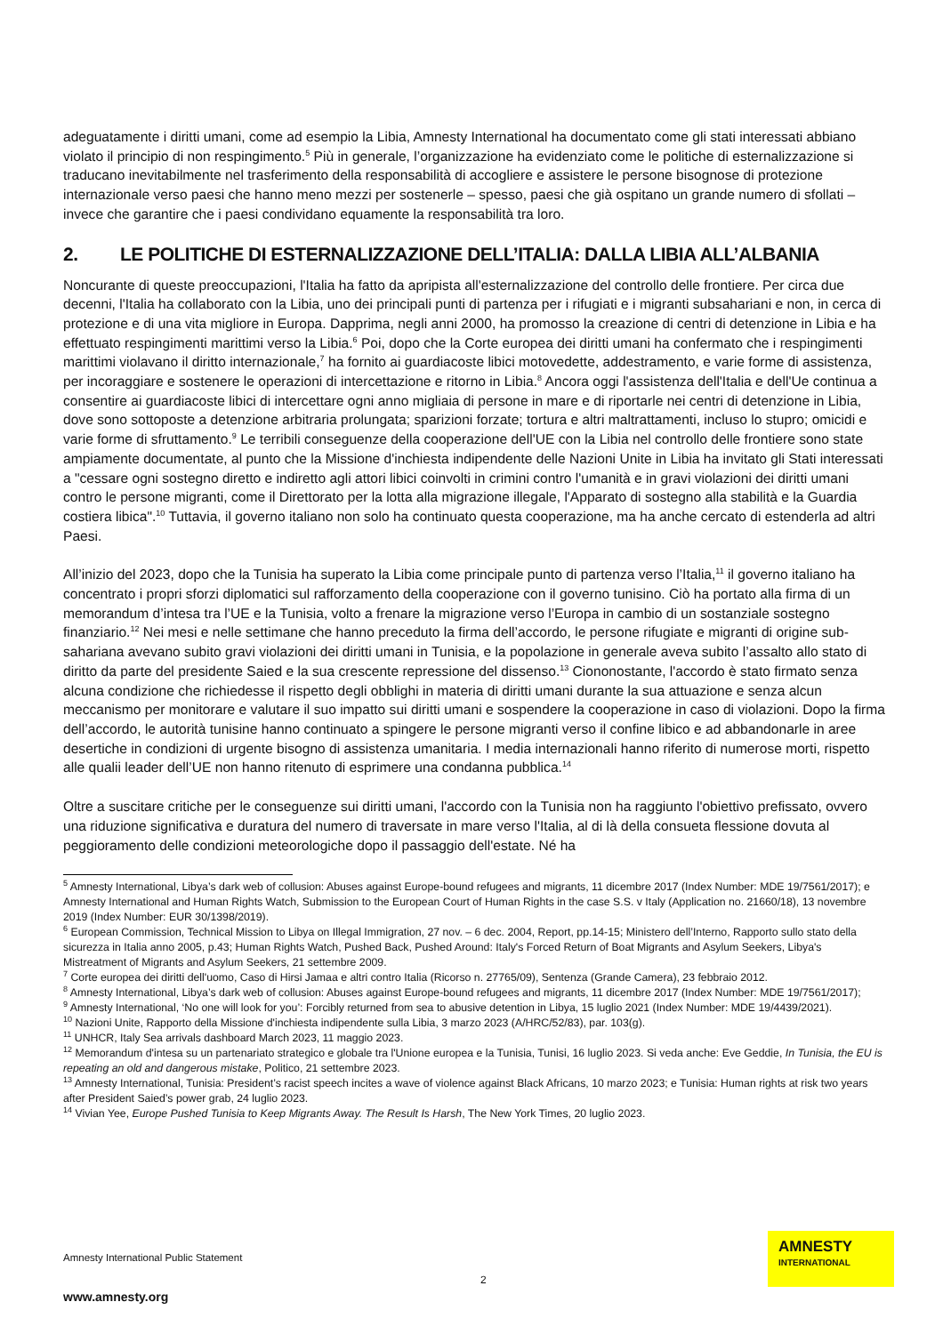adeguatamente i diritti umani, come ad esempio la Libia, Amnesty International ha documentato come gli stati interessati abbiano violato il principio di non respingimento.<sup>5</sup> Più in generale, l’organizzazione ha evidenziato come le politiche di esternalizzazione si traducano inevitabilmente nel trasferimento della responsabilità di accogliere e assistere le persone bisognose di protezione internazionale verso paesi che hanno meno mezzi per sostenerle – spesso, paesi che già ospitano un grande numero di sfollati – invece che garantire che i paesi condividano equamente la responsabilità tra loro.
2. LE POLITICHE DI ESTERNALIZZAZIONE DELL’ITALIA: DALLA LIBIA ALL’ALBANIA
Noncurante di queste preoccupazioni, l'Italia ha fatto da apripista all'esternalizzazione del controllo delle frontiere. Per circa due decenni, l'Italia ha collaborato con la Libia, uno dei principali punti di partenza per i rifugiati e i migranti subsahariani e non, in cerca di protezione e di una vita migliore in Europa. Dapprima, negli anni 2000, ha promosso la creazione di centri di detenzione in Libia e ha effettuato respingimenti marittimi verso la Libia.<sup>6</sup> Poi, dopo che la Corte europea dei diritti umani ha confermato che i respingimenti marittimi violavano il diritto internazionale,<sup>7</sup> ha fornito ai guardiacoste libici motovedette, addestramento, e varie forme di assistenza, per incoraggiare e sostenere le operazioni di intercettazione e ritorno in Libia.<sup>8</sup> Ancora oggi l'assistenza dell'Italia e dell'Ue continua a consentire ai guardiacoste libici di intercettare ogni anno migliaia di persone in mare e di riportarle nei centri di detenzione in Libia, dove sono sottoposte a detenzione arbitraria prolungata; sparizioni forzate; tortura e altri maltrattamenti, incluso lo stupro; omicidi e varie forme di sfruttamento.<sup>9</sup> Le terribili conseguenze della cooperazione dell'UE con la Libia nel controllo delle frontiere sono state ampiamente documentate, al punto che la Missione d'inchiesta indipendente delle Nazioni Unite in Libia ha invitato gli Stati interessati a "cessare ogni sostegno diretto e indiretto agli attori libici coinvolti in crimini contro l'umanità e in gravi violazioni dei diritti umani contro le persone migranti, come il Direttorato per la lotta alla migrazione illegale, l'Apparato di sostegno alla stabilità e la Guardia costiera libica".<sup>10</sup> Tuttavia, il governo italiano non solo ha continuato questa cooperazione, ma ha anche cercato di estenderla ad altri Paesi.
All’inizio del 2023, dopo che la Tunisia ha superato la Libia come principale punto di partenza verso l’Italia,<sup>11</sup> il governo italiano ha concentrato i propri sforzi diplomatici sul rafforzamento della cooperazione con il governo tunisino. Ciò ha portato alla firma di un memorandum d’intesa tra l’UE e la Tunisia, volto a frenare la migrazione verso l’Europa in cambio di un sostanziale sostegno finanziario.<sup>12</sup> Nei mesi e nelle settimane che hanno preceduto la firma dell’accordo, le persone rifugiate e migranti di origine sub-sahariana avevano subito gravi violazioni dei diritti umani in Tunisia, e la popolazione in generale aveva subito l’assalto allo stato di diritto da parte del presidente Saied e la sua crescente repressione del dissenso.<sup>13</sup> Ciononostante, l'accordo è stato firmato senza alcuna condizione che richiedesse il rispetto degli obblighi in materia di diritti umani durante la sua attuazione e senza alcun meccanismo per monitorare e valutare il suo impatto sui diritti umani e sospendere la cooperazione in caso di violazioni. Dopo la firma dell’accordo, le autorità tunisine hanno continuato a spingere le persone migranti verso il confine libico e ad abbandonarle in aree desertiche in condizioni di urgente bisogno di assistenza umanitaria. I media internazionali hanno riferito di numerose morti, rispetto alle qualii leader dell’UE non hanno ritenuto di esprimere una condanna pubblica.<sup>14</sup>
Oltre a suscitare critiche per le conseguenze sui diritti umani, l'accordo con la Tunisia non ha raggiunto l'obiettivo prefissato, ovvero una riduzione significativa e duratura del numero di traversate in mare verso l'Italia, al di là della consueta flessione dovuta al peggioramento delle condizioni meteorologiche dopo il passaggio dell'estate. Né ha
<sup>5</sup> Amnesty International, Libya’s dark web of collusion: Abuses against Europe-bound refugees and migrants, 11 dicembre 2017 (Index Number: MDE 19/7561/2017); e Amnesty International and Human Rights Watch, Submission to the European Court of Human Rights in the case S.S. v Italy (Application no. 21660/18), 13 novembre 2019 (Index Number: EUR 30/1398/2019).
<sup>6</sup> European Commission, Technical Mission to Libya on Illegal Immigration, 27 nov. – 6 dec. 2004, Report, pp.14-15; Ministero dell’Interno, Rapporto sullo stato della sicurezza in Italia anno 2005, p.43; Human Rights Watch, Pushed Back, Pushed Around: Italy's Forced Return of Boat Migrants and Asylum Seekers, Libya's Mistreatment of Migrants and Asylum Seekers, 21 settembre 2009.
<sup>7</sup> Corte europea dei diritti dell'uomo, Caso di Hirsi Jamaa e altri contro Italia (Ricorso n. 27765/09), Sentenza (Grande Camera), 23 febbraio 2012.
<sup>8</sup> Amnesty International, Libya’s dark web of collusion: Abuses against Europe-bound refugees and migrants, 11 dicembre 2017 (Index Number: MDE 19/7561/2017);
<sup>9</sup> Amnesty International, ‘No one will look for you’: Forcibly returned from sea to abusive detention in Libya, 15 luglio 2021 (Index Number: MDE 19/4439/2021).
<sup>10</sup> Nazioni Unite, Rapporto della Missione d'inchiesta indipendente sulla Libia, 3 marzo 2023 (A/HRC/52/83), par. 103(g).
<sup>11</sup> UNHCR, Italy Sea arrivals dashboard March 2023, 11 maggio 2023.
<sup>12</sup> Memorandum d'intesa su un partenariato strategico e globale tra l'Unione europea e la Tunisia, Tunisi, 16 luglio 2023. Si veda anche: Eve Geddie, In Tunisia, the EU is repeating an old and dangerous mistake, Politico, 21 settembre 2023.
<sup>13</sup> Amnesty International, Tunisia: President’s racist speech incites a wave of violence against Black Africans, 10 marzo 2023; e Tunisia: Human rights at risk two years after President Saied’s power grab, 24 luglio 2023.
<sup>14</sup> Vivian Yee, Europe Pushed Tunisia to Keep Migrants Away. The Result Is Harsh, The New York Times, 20 luglio 2023.
Amnesty International Public Statement
2
www.amnesty.org
AMNESTY
INTERNATIONAL